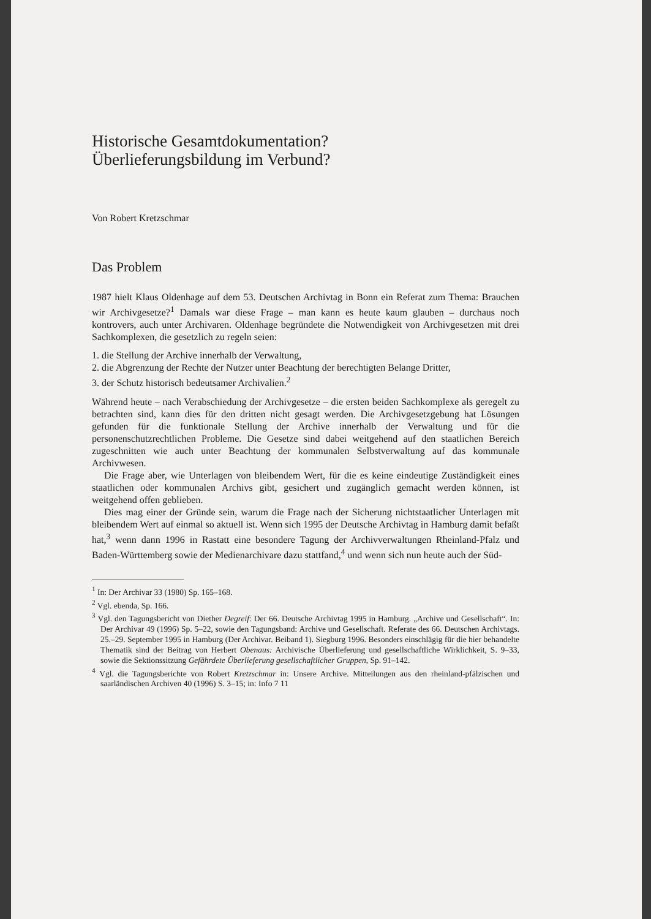Historische Gesamtdokumentation?
Überlieferungsbildung im Verbund?
Von Robert Kretzschmar
Das Problem
1987 hielt Klaus Oldenhage auf dem 53. Deutschen Archivtag in Bonn ein Referat zum Thema: Brauchen wir Archivgesetze?<sup>1</sup> Damals war diese Frage – man kann es heute kaum glauben – durchaus noch kontrovers, auch unter Archivaren. Oldenhage begründete die Notwendigkeit von Archivgesetzen mit drei Sachkomplexen, die gesetzlich zu regeln seien:
1. die Stellung der Archive innerhalb der Verwaltung,
2. die Abgrenzung der Rechte der Nutzer unter Beachtung der berechtigten Belange Dritter,
3. der Schutz historisch bedeutsamer Archivalien.<sup>2</sup>
Während heute – nach Verabschiedung der Archivgesetze – die ersten beiden Sachkomplexe als geregelt zu betrachten sind, kann dies für den dritten nicht gesagt werden. Die Archivgesetzgebung hat Lösungen gefunden für die funktionale Stellung der Archive innerhalb der Verwaltung und für die personenschutzrechtlichen Probleme. Die Gesetze sind dabei weitgehend auf den staatlichen Bereich zugeschnitten wie auch unter Beachtung der kommunalen Selbstverwaltung auf das kommunale Archivwesen.
Die Frage aber, wie Unterlagen von bleibendem Wert, für die es keine eindeutige Zuständigkeit eines staatlichen oder kommunalen Archivs gibt, gesichert und zugänglich gemacht werden können, ist weitgehend offen geblieben.
Dies mag einer der Gründe sein, warum die Frage nach der Sicherung nichtstaatlicher Unterlagen mit bleibendem Wert auf einmal so aktuell ist. Wenn sich 1995 der Deutsche Archivtag in Hamburg damit befaßt hat,<sup>3</sup> wenn dann 1996 in Rastatt eine besondere Tagung der Archivverwaltungen Rheinland-Pfalz und Baden-Württemberg sowie der Medienarchivare dazu stattfand,<sup>4</sup> und wenn sich nun heute auch der Süd-
<sup>1</sup> In: Der Archivar 33 (1980) Sp. 165–168.
<sup>2</sup> Vgl. ebenda, Sp. 166.
<sup>3</sup> Vgl. den Tagungsbericht von Diether Degreif: Der 66. Deutsche Archivtag 1995 in Hamburg. „Archive und Gesellschaft“. In: Der Archivar 49 (1996) Sp. 5–22, sowie den Tagungsband: Archive und Gesellschaft. Referate des 66. Deutschen Archivtags. 25.–29. September 1995 in Hamburg (Der Archivar. Beiband 1). Siegburg 1996. Besonders einschlägig für die hier behandelte Thematik sind der Beitrag von Herbert Obenaus: Archivische Überlieferung und gesellschaftliche Wirklichkeit, S. 9–33, sowie die Sektionssitzung Gefährdete Überlieferung gesellschaftlicher Gruppen, Sp. 91–142.
<sup>4</sup> Vgl. die Tagungsberichte von Robert Kretzschmar in: Unsere Archive. Mitteilungen aus den rheinland-pfälzischen und saarländischen Archiven 40 (1996) S. 3–15; in: Info 7 11